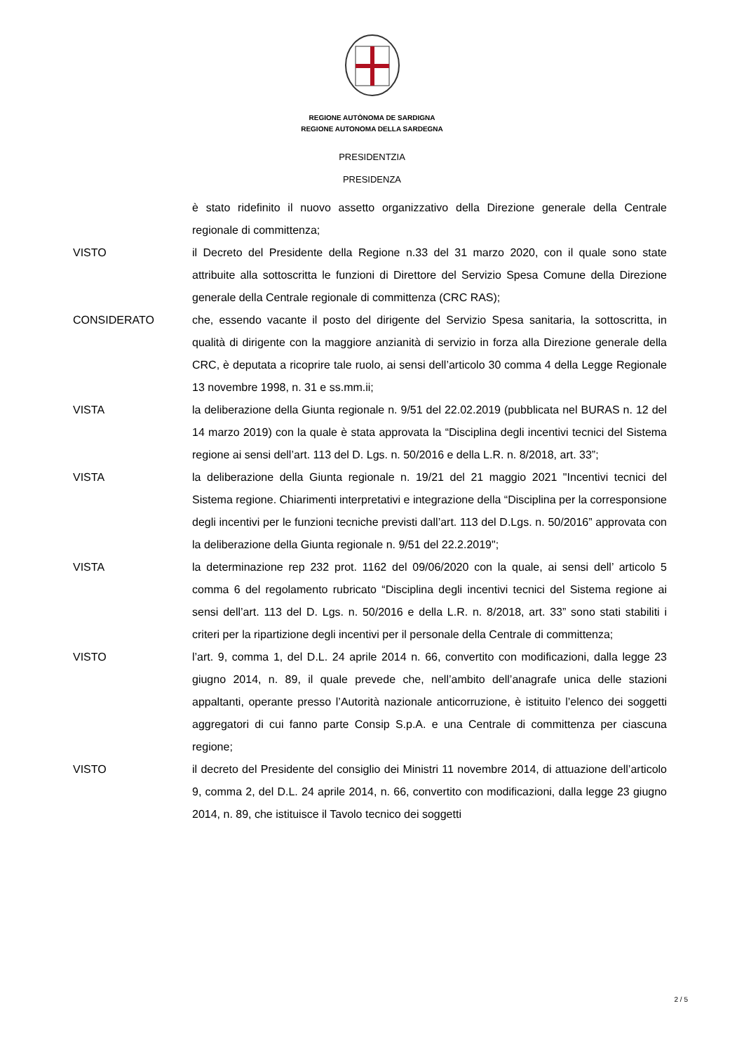REGIONE AUTÒNOMA DE SARDIGNA
REGIONE AUTONOMA DELLA SARDEGNA
PRESIDENTZIA
PRESIDENZA
è stato ridefinito il nuovo assetto organizzativo della Direzione generale della Centrale regionale di committenza;
VISTO il Decreto del Presidente della Regione n.33 del 31 marzo 2020, con il quale sono state attribuite alla sottoscritta le funzioni di Direttore del Servizio Spesa Comune della Direzione generale della Centrale regionale di committenza (CRC RAS);
CONSIDERATO che, essendo vacante il posto del dirigente del Servizio Spesa sanitaria, la sottoscritta, in qualità di dirigente con la maggiore anzianità di servizio in forza alla Direzione generale della CRC, è deputata a ricoprire tale ruolo, ai sensi dell’articolo 30 comma 4 della Legge Regionale 13 novembre 1998, n. 31 e ss.mm.ii;
VISTA la deliberazione della Giunta regionale n. 9/51 del 22.02.2019 (pubblicata nel BURAS n. 12 del 14 marzo 2019) con la quale è stata approvata la “Disciplina degli incentivi tecnici del Sistema regione ai sensi dell’art. 113 del D. Lgs. n. 50/2016 e della L.R. n. 8/2018, art. 33”;
VISTA la deliberazione della Giunta regionale n. 19/21 del 21 maggio 2021 "Incentivi tecnici del Sistema regione. Chiarimenti interpretativi e integrazione della “Disciplina per la corresponsione degli incentivi per le funzioni tecniche previsti dall’art. 113 del D.Lgs. n. 50/2016” approvata con la deliberazione della Giunta regionale n. 9/51 del 22.2.2019";
VISTA la determinazione rep 232 prot. 1162 del 09/06/2020 con la quale, ai sensi dell’ articolo 5 comma 6 del regolamento rubricato “Disciplina degli incentivi tecnici del Sistema regione ai sensi dell’art. 113 del D. Lgs. n. 50/2016 e della L.R. n. 8/2018, art. 33” sono stati stabiliti i criteri per la ripartizione degli incentivi per il personale della Centrale di committenza;
VISTO l’art. 9, comma 1, del D.L. 24 aprile 2014 n. 66, convertito con modificazioni, dalla legge 23 giugno 2014, n. 89, il quale prevede che, nell’ambito dell’anagrafe unica delle stazioni appaltanti, operante presso l’Autorità nazionale anticorruzione, è istituito l’elenco dei soggetti aggregatori di cui fanno parte Consip S.p.A. e una Centrale di committenza per ciascuna regione;
VISTO il decreto del Presidente del consiglio dei Ministri 11 novembre 2014, di attuazione dell’articolo 9, comma 2, del D.L. 24 aprile 2014, n. 66, convertito con modificazioni, dalla legge 23 giugno 2014, n. 89, che istituisce il Tavolo tecnico dei soggetti
2 / 5